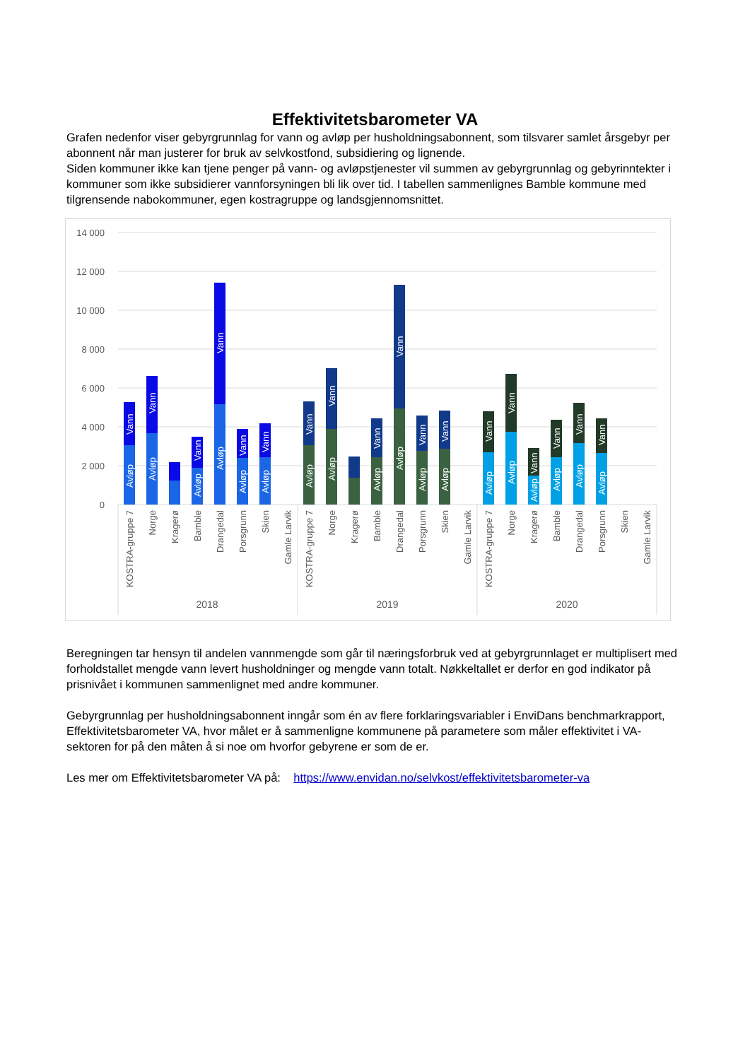Effektivitetsbarometer VA
Grafen nedenfor viser gebyrgrunnlag for vann og avløp per husholdningsabonnent, som tilsvarer samlet årsgebyr per abonnent når man justerer for bruk av selvkostfond, subsidiering og lignende.
Siden kommuner ikke kan tjene penger på vann- og avløpstjenester vil summen av gebyrgrunnlag og gebyrinntekter i kommuner som ikke subsidierer vannforsyningen bli lik over tid. I tabellen sammenlignes Bamble kommune med tilgrensende nabokommuner, egen kostragruppe og landsgjennomsnittet.
14 000
12 000
10 000
8 000
6 000
4 000
2 000
0
Avløp
Vann
Avløp
Vann
Avløp
Vann
Avløp
Vann
Avløp
Vann
Avløp
Vann
Avløp
Vann
Avløp
Vann
Avløp
Vann
Avløp
Vann
Avløp
Vann
Avløp
Vann
Avløp
Vann
Avløp
Vann
Avløp
Vann
Avløp
Vann
Avløp
Vann
Avløp
Vann
KOSTRA-gruppe 7
Norge
Kragerø
Bamble
Drangedal
Porsgrunn
Skien
Gamle Larvik
KOSTRA-gruppe 7
Norge
Kragerø
Bamble
Drangedal
Porsgrunn
Skien
Gamle Larvik
KOSTRA-gruppe 7
Norge
Kragerø
Bamble
Drangedal
Porsgrunn
Skien
Gamle Larvik
2018
2019
2020
Beregningen tar hensyn til andelen vannmengde som går til næringsforbruk ved at gebyrgrunnlaget er multiplisert med forholdstallet mengde vann levert husholdninger og mengde vann totalt. Nøkkeltallet er derfor en god indikator på prisnivået i kommunen sammenlignet med andre kommuner.
Gebyrgrunnlag per husholdningsabonnent inngår som én av flere forklaringsvariabler i EnviDans benchmarkrapport, Effektivitetsbarometer VA, hvor målet er å sammenligne kommunene på parametere som måler effektivitet i VA-sektoren for på den måten å si noe om hvorfor gebyrene er som de er.
Les mer om Effektivitetsbarometer VA på: https://www.envidan.no/selvkost/effektivitetsbarometer-va